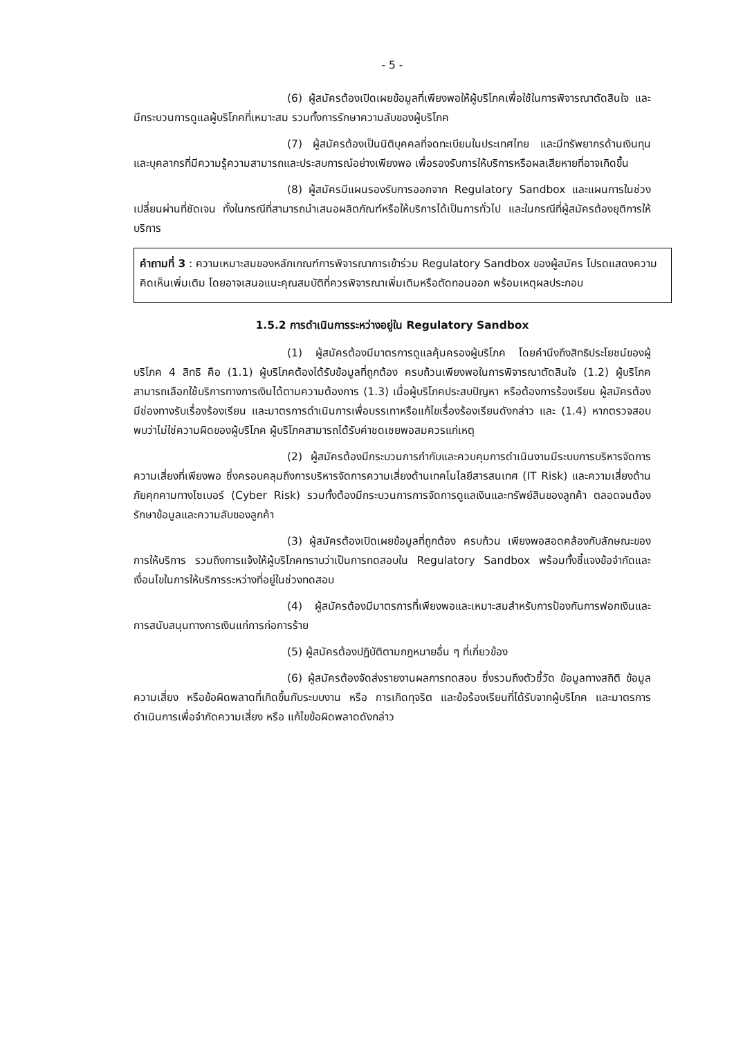- 5 -
(6) ผู้สมัครต้องเปิดเผยข้อมูลที่เพียงพอให้ผู้บริโภคเพื่อใช้ในการพิจารณาตัดสินใจ และมีกระบวนการดูแลผู้บริโภคที่เหมาะสม รวมทั้งการรักษาความลับของผู้บริโภค
(7) ผู้สมัครต้องเป็นนิติบุคคลที่จดทะเบียนในประเทศไทย และมีทรัพยากรด้านเงินทุนและบุคลากรที่มีความรู้ความสามารถและประสบการณ์อย่างเพียงพอ เพื่อรองรับการให้บริการหรือผลเสียหายที่อาจเกิดขึ้น
(8) ผู้สมัครมีแผนรองรับการออกจาก Regulatory Sandbox และแผนการในช่วงเปลี่ยนผ่านที่ชัดเจน ทั้งในกรณีที่สามารถนำเสนอผลิตภัณฑ์หรือให้บริการได้เป็นการทั่วไป และในกรณีที่ผู้สมัครต้องยุติการให้บริการ
คำถามที่ 3 : ความเหมาะสมของหลักเกณฑ์การพิจารณาการเข้าร่วม Regulatory Sandbox ของผู้สมัคร โปรดแสดงความคิดเห็นเพิ่มเติม โดยอาจเสนอแนะคุณสมบัติที่ควรพิจารณาเพิ่มเติมหรือตัดทอนออก พร้อมเหตุผลประกอบ
1.5.2 การดำเนินการระหว่างอยู่ใน Regulatory Sandbox
(1) ผู้สมัครต้องมีมาตรการดูแลคุ้มครองผู้บริโภค โดยคำนึงถึงสิทธิประโยชน์ของผู้บริโภค 4 สิทธิ คือ (1.1) ผู้บริโภคต้องได้รับข้อมูลที่ถูกต้อง ครบถ้วนเพียงพอในการพิจารณาตัดสินใจ (1.2) ผู้บริโภคสามารถเลือกใช้บริการทางการเงินได้ตามความต้องการ (1.3) เมื่อผู้บริโภคประสบปัญหา หรือต้องการร้องเรียน ผู้สมัครต้องมีช่องทางรับเรื่องร้องเรียน และมาตรการดำเนินการเพื่อบรรเทาหรือแก้ไขเรื่องร้องเรียนดังกล่าว และ (1.4) หากตรวจสอบพบว่าไม่ใช่ความผิดของผู้บริโภค ผู้บริโภคสามารถได้รับค่าชดเชยพอสมควรแก่เหตุ
(2) ผู้สมัครต้องมีกระบวนการกำกับและควบคุมการดำเนินงานมีระบบการบริหารจัดการความเสี่ยงที่เพียงพอ ซึ่งครอบคลุมถึงการบริหารจัดการความเสี่ยงด้านเทคโนโลยีสารสนเทศ (IT Risk) และความเสี่ยงด้านภัยคุกคามทางไซเบอร์ (Cyber Risk) รวมทั้งต้องมีกระบวนการการจัดการดูแลเงินและทรัพย์สินของลูกค้า ตลอดจนต้องรักษาข้อมูลและความลับของลูกค้า
(3) ผู้สมัครต้องเปิดเผยข้อมูลที่ถูกต้อง ครบถ้วน เพียงพอสอดคล้องกับลักษณะของการให้บริการ รวมถึงการแจ้งให้ผู้บริโภคทราบว่าเป็นการทดสอบใน Regulatory Sandbox พร้อมทั้งชี้แจงข้อจำกัดและเงื่อนไขในการให้บริการระหว่างที่อยู่ในช่วงทดสอบ
(4) ผู้สมัครต้องมีมาตรการที่เพียงพอและเหมาะสมสำหรับการป้องกันการฟอกเงินและการสนับสนุนทางการเงินแก่การก่อการร้าย
(5) ผู้สมัครต้องปฏิบัติตามกฎหมายอื่น ๆ ที่เกี่ยวข้อง
(6) ผู้สมัครต้องจัดส่งรายงานผลการทดสอบ ซึ่งรวมถึงตัวชี้วัด ข้อมูลทางสถิติ ข้อมูลความเสี่ยง หรือข้อผิดพลาดที่เกิดขึ้นกับระบบงาน หรือ การเกิดทุจริต และข้อร้องเรียนที่ได้รับจากผู้บริโภค และมาตรการดำเนินการเพื่อจำกัดความเสี่ยง หรือ แก้ไขข้อผิดพลาดดังกล่าว